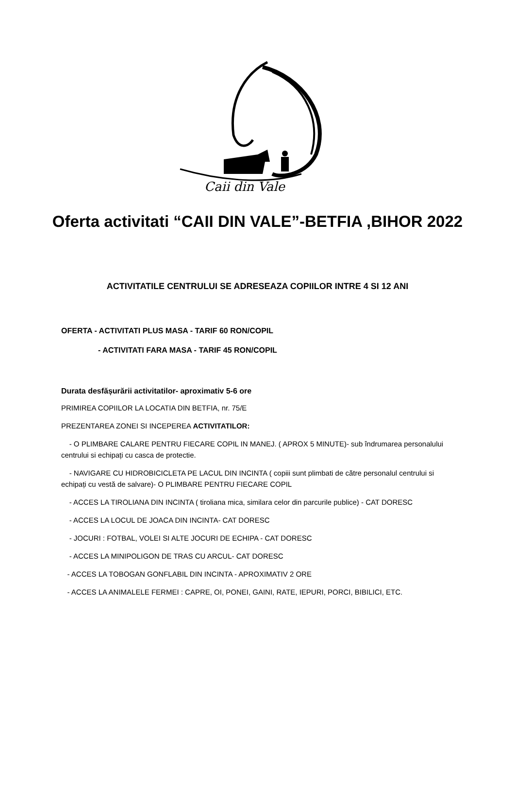Caii din Vale
Oferta activitati “CAII DIN VALE”-BETFIA ,BIHOR 2022
ACTIVITATILE CENTRULUI SE ADRESEAZA COPIILOR INTRE 4 SI 12 ANI
OFERTA - ACTIVITATI PLUS MASA - TARIF 60 RON/COPIL
- ACTIVITATI FARA MASA - TARIF 45 RON/COPIL
Durata desfășurării activitatilor- aproximativ 5-6 ore
PRIMIREA COPIILOR LA LOCATIA DIN BETFIA, nr. 75/E
PREZENTAREA ZONEI SI INCEPEREA ACTIVITATILOR:
- O PLIMBARE CALARE PENTRU FIECARE COPIL IN MANEJ. ( APROX 5 MINUTE)- sub îndrumarea personalului centrului si echipați cu casca de protectie.
- NAVIGARE CU HIDROBICICLETA PE LACUL DIN INCINTA ( copiii sunt plimbati de către personalul centrului si echipați cu vestă de salvare)- O PLIMBARE PENTRU FIECARE COPIL
- ACCES LA TIROLIANA DIN INCINTA ( tiroliana mica, similara celor din parcurile publice) - CAT DORESC
- ACCES LA LOCUL DE JOACA DIN INCINTA- CAT DORESC
- JOCURI : FOTBAL, VOLEI SI ALTE JOCURI DE ECHIPA - CAT DORESC
- ACCES LA MINIPOLIGON DE TRAS CU ARCUL- CAT DORESC
- ACCES LA TOBOGAN GONFLABIL DIN INCINTA - APROXIMATIV 2 ORE
- ACCES LA ANIMALELE FERMEI : CAPRE, OI, PONEI, GAINI, RATE, IEPURI, PORCI, BIBILICI, ETC.